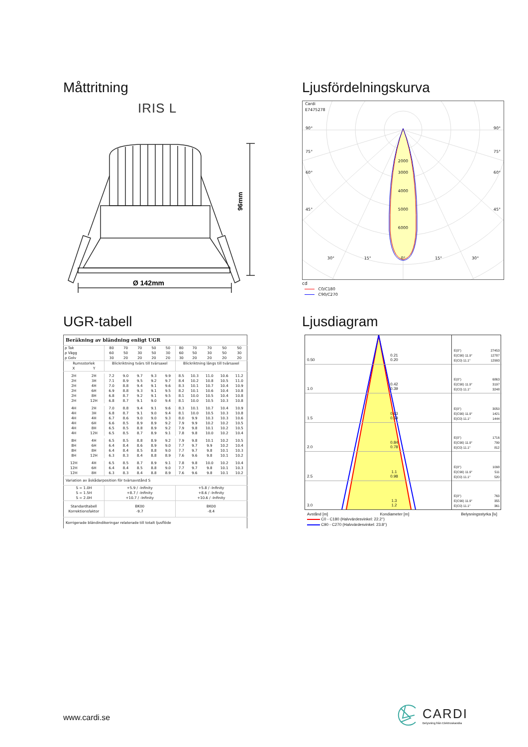Måttritning
IRIS L
96mm
Ø 142mm
Ljusfördelningskurva
Cardi
E7475278
90° 90°
75° 75°
2000
60° 3000 60°
4000
45° 5000 45°
6000
30° 15° 0° 15° 30°
cd
C0/C180
C90/C270
UGR-tabell
| Beräkning av bländning enligt UGR | | | | | | | | | | | |
| ρ Tak | | 80 | 70 | 70 | 50 | 50 | 80 | 70 | 70 | 50 | 50 |
| ρ Vägg | | 60 | 50 | 30 | 50 | 30 | 60 | 50 | 30 | 50 | 30 |
| ρ Golv | | 30 | 20 | 20 | 20 | 20 | 30 | 20 | 20 | 20 | 20 |
| Rumsstorlek X Y | | Blickriktning tvärs till tvärsaxel | | | | | Blickriktning längs till tvärsaxel | | | | |
| 2H | 2H | 7.2 | 9.0 | 9.7 | 9.3 | 9.9 | 8.5 | 10.3 | 11.0 | 10.6 | 11.2 |
| 2H | 3H | 7.1 | 8.9 | 9.5 | 9.2 | 9.7 | 8.4 | 10.2 | 10.8 | 10.5 | 11.0 |
| 2H | 4H | 7.0 | 8.8 | 9.4 | 9.1 | 9.6 | 8.3 | 10.1 | 10.7 | 10.4 | 10.9 |
| 2H | 6H | 6.9 | 8.8 | 9.3 | 9.1 | 9.5 | 8.2 | 10.1 | 10.6 | 10.4 | 10.8 |
| 2H | 8H | 6.8 | 8.7 | 9.2 | 9.1 | 9.5 | 8.1 | 10.0 | 10.5 | 10.4 | 10.8 |
| 2H | 12H | 6.8 | 8.7 | 9.1 | 9.0 | 9.4 | 8.1 | 10.0 | 10.5 | 10.3 | 10.8 |
| 4H | 2H | 7.0 | 8.8 | 9.4 | 9.1 | 9.6 | 8.3 | 10.1 | 10.7 | 10.4 | 10.9 |
| 4H | 3H | 6.8 | 8.7 | 9.1 | 9.0 | 9.4 | 8.1 | 10.0 | 10.5 | 10.3 | 10.8 |
| 4H | 4H | 6.7 | 8.6 | 9.0 | 9.0 | 9.3 | 8.0 | 9.9 | 10.3 | 10.3 | 10.6 |
| 4H | 6H | 6.6 | 8.5 | 8.9 | 8.9 | 9.2 | 7.9 | 9.9 | 10.2 | 10.2 | 10.5 |
| 4H | 8H | 6.5 | 8.5 | 8.8 | 8.9 | 9.2 | 7.9 | 9.8 | 10.1 | 10.2 | 10.5 |
| 4H | 12H | 6.5 | 8.5 | 8.7 | 8.9 | 9.1 | 7.8 | 9.8 | 10.0 | 10.2 | 10.4 |
| 8H | 4H | 6.5 | 8.5 | 8.8 | 8.9 | 9.2 | 7.9 | 9.8 | 10.1 | 10.2 | 10.5 |
| 8H | 6H | 6.4 | 8.4 | 8.6 | 8.9 | 9.0 | 7.7 | 9.7 | 9.9 | 10.2 | 10.4 |
| 8H | 8H | 6.4 | 8.4 | 8.5 | 8.8 | 9.0 | 7.7 | 9.7 | 9.8 | 10.1 | 10.3 |
| 8H | 12H | 6.3 | 8.3 | 8.4 | 8.8 | 8.9 | 7.6 | 9.6 | 9.8 | 10.1 | 10.2 |
| 12H | 4H | 6.5 | 8.5 | 8.7 | 8.9 | 9.1 | 7.8 | 9.8 | 10.0 | 10.2 | 10.4 |
| 12H | 6H | 6.4 | 8.4 | 8.5 | 8.8 | 9.0 | 7.7 | 9.7 | 9.8 | 10.1 | 10.3 |
| 12H | 8H | 6.3 | 8.3 | 8.4 | 8.8 | 8.9 | 7.6 | 9.6 | 9.8 | 10.1 | 10.2 |
| Variation av åskådarposition för tvärsavstånd S | | | | | | | | | | | |
| S = 1.0H S = 1.5H S = 2.0H | | +5.9 / -Infinity +8.7 / -Infinity +10.7 / -Infinity | | | | | +5.8 / -Infinity +8.6 / -Infinity +10.6 / -Infinity | | | | |
| Standardtabell Korrektionsfaktor | | BK00 -9.7 | | | | | BK00 -8.4 | | | | |
| Korrigerade bländindikeringar relaterade till totalt ljusflöde | | | | | | | | | | | |
Ljusdiagram
0.50 0.21
0.20
1.0 0.42
0.39
1.5 0.63
0.59
2.0 0.84
0.78
2.5 1.1
0.98
3.0 1.3
1.2
E(0°) 27453
E(C90) 11.9° 12787
E(C0) 11.1° 12993
E(0°) 6863
E(C90) 11.9° 3197
E(C0) 11.1° 3248
E(0°) 3050
E(C90) 11.9° 1421
E(C0) 11.1° 1444
E(0°) 1716
E(C90) 11.9° 799
E(C0) 11.1° 812
E(0°) 1098
E(C90) 11.9° 511
E(C0) 11.1° 520
E(0°) 763
E(C90) 11.9° 355
E(C0) 11.1° 361
Avstånd [m] Kondiameter [m] Belysningsstyrka [lx]
C0 - C180 (Halvvärdesvinkel: 22.2°)
C90 - C270 (Halvvärdesvinkel: 23.8°)
www.cardi.se
CARDI
Belysning från Elektroskandia